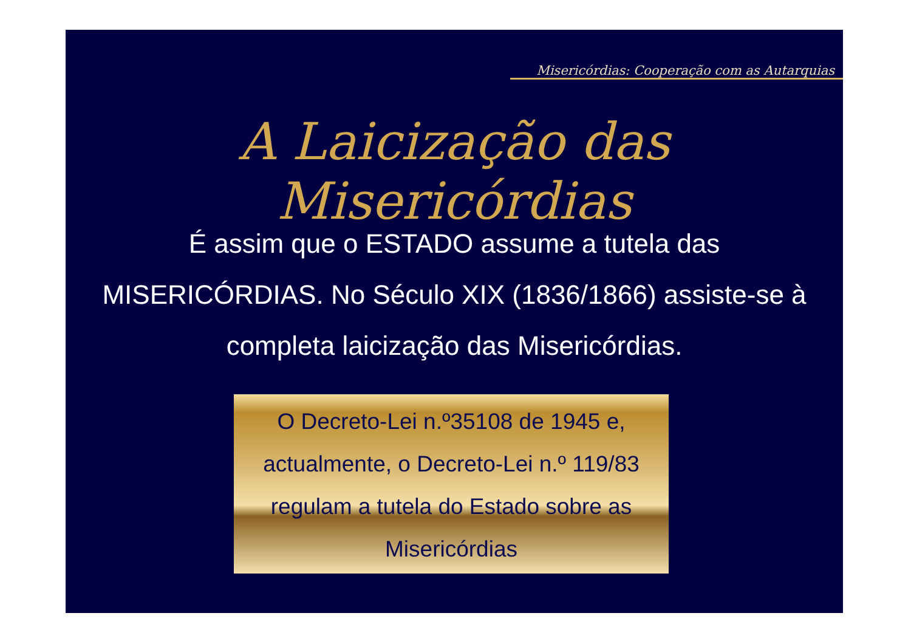Misericórdias: Cooperação com as Autarquias
A Laicização das Misericórdias
É assim que o ESTADO assume a tutela das MISERICÓRDIAS. No Século XIX (1836/1866) assiste-se à completa laicização das Misericórdias.
O Decreto-Lei n.º35108 de 1945 e, actualmente, o Decreto-Lei n.º 119/83 regulam a tutela do Estado sobre as Misericórdias